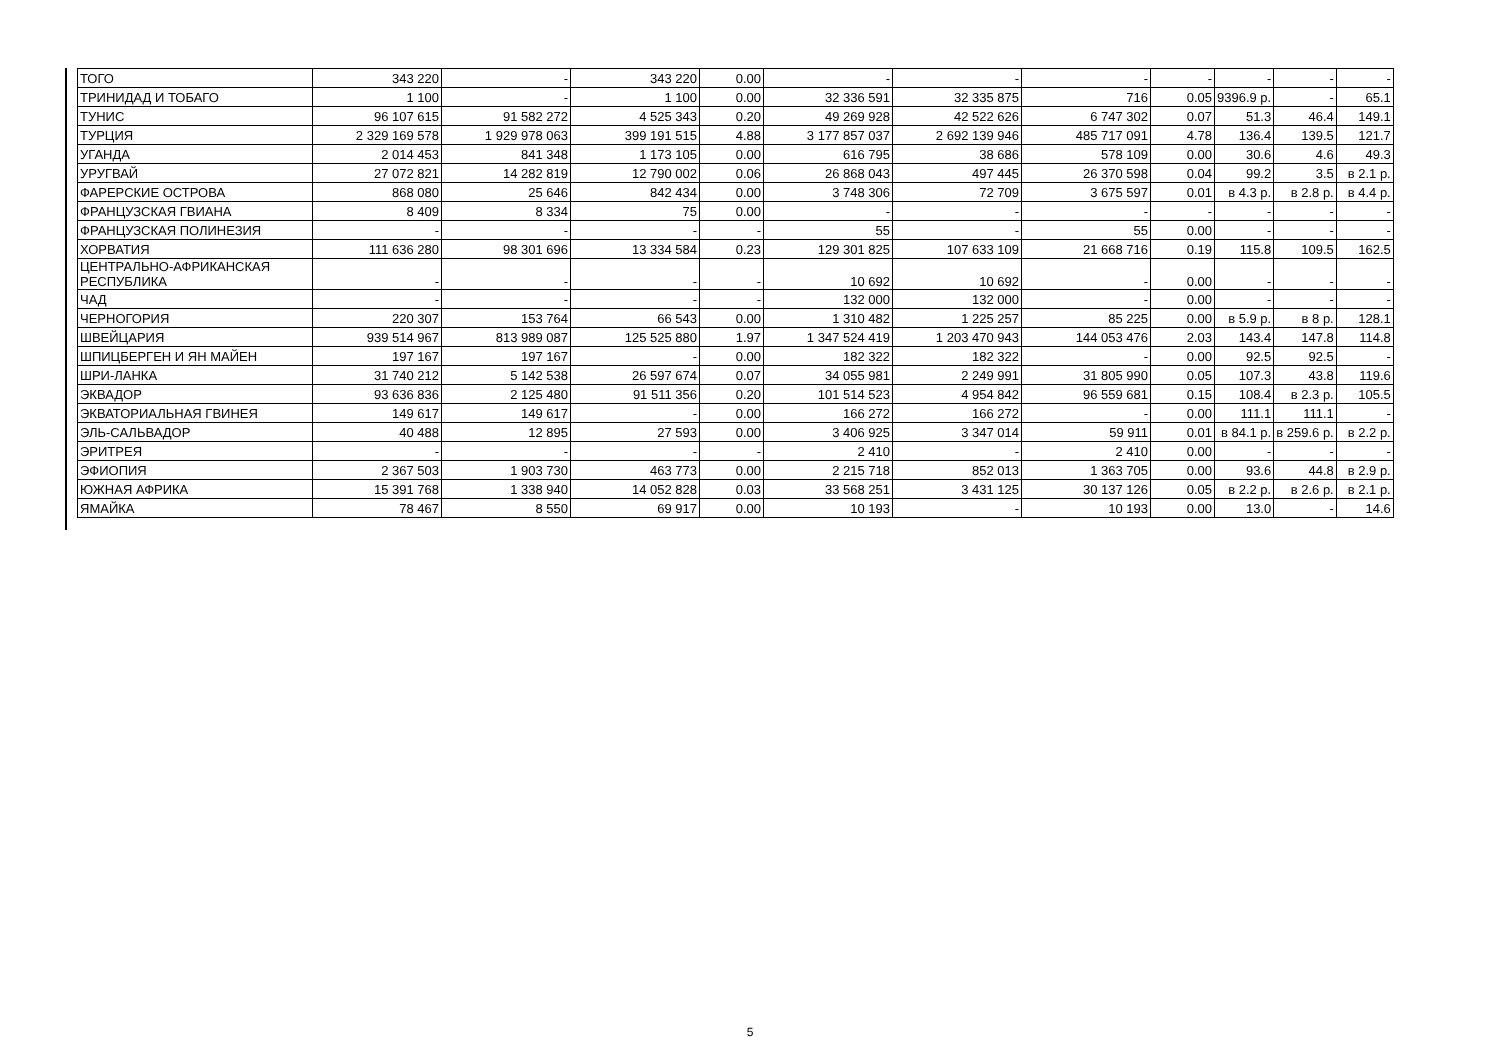| ТОГО | 343 220 | - | 343 220 | 0.00 | - | - | - | - | - | - | - |
| ТРИНИДАД И ТОБАГО | 1 100 | - | 1 100 | 0.00 | 32 336 591 | 32 335 875 | 716 | 0.05 | 9396.9 р. | - | 65.1 |
| ТУНИС | 96 107 615 | 91 582 272 | 4 525 343 | 0.20 | 49 269 928 | 42 522 626 | 6 747 302 | 0.07 | 51.3 | 46.4 | 149.1 |
| ТУРЦИЯ | 2 329 169 578 | 1 929 978 063 | 399 191 515 | 4.88 | 3 177 857 037 | 2 692 139 946 | 485 717 091 | 4.78 | 136.4 | 139.5 | 121.7 |
| УГАНДА | 2 014 453 | 841 348 | 1 173 105 | 0.00 | 616 795 | 38 686 | 578 109 | 0.00 | 30.6 | 4.6 | 49.3 |
| УРУГВАЙ | 27 072 821 | 14 282 819 | 12 790 002 | 0.06 | 26 868 043 | 497 445 | 26 370 598 | 0.04 | 99.2 | 3.5 | в 2.1 р. |
| ФАРЕРСКИЕ ОСТРОВА | 868 080 | 25 646 | 842 434 | 0.00 | 3 748 306 | 72 709 | 3 675 597 | 0.01 | в 4.3 р. | в 2.8 р. | в 4.4 р. |
| ФРАНЦУЗСКАЯ ГВИАНА | 8 409 | 8 334 | 75 | 0.00 | - | - | - | - | - | - | - |
| ФРАНЦУЗСКАЯ ПОЛИНЕЗИЯ | - | - | - | - | 55 | - | 55 | 0.00 | - | - | - |
| ХОРВАТИЯ | 111 636 280 | 98 301 696 | 13 334 584 | 0.23 | 129 301 825 | 107 633 109 | 21 668 716 | 0.19 | 115.8 | 109.5 | 162.5 |
| ЦЕНТРАЛЬНО-АФРИКАНСКАЯ РЕСПУБЛИКА | - | - | - | - | 10 692 | 10 692 | - | 0.00 | - | - | - |
| ЧАД | - | - | - | - | 132 000 | 132 000 | - | 0.00 | - | - | - |
| ЧЕРНОГОРИЯ | 220 307 | 153 764 | 66 543 | 0.00 | 1 310 482 | 1 225 257 | 85 225 | 0.00 | в 5.9 р. | в 8 р. | 128.1 |
| ШВЕЙЦАРИЯ | 939 514 967 | 813 989 087 | 125 525 880 | 1.97 | 1 347 524 419 | 1 203 470 943 | 144 053 476 | 2.03 | 143.4 | 147.8 | 114.8 |
| ШПИЦБЕРГЕН И ЯН МАЙЕН | 197 167 | 197 167 | - | 0.00 | 182 322 | 182 322 | - | 0.00 | 92.5 | 92.5 | - |
| ШРИ-ЛАНКА | 31 740 212 | 5 142 538 | 26 597 674 | 0.07 | 34 055 981 | 2 249 991 | 31 805 990 | 0.05 | 107.3 | 43.8 | 119.6 |
| ЭКВАДОР | 93 636 836 | 2 125 480 | 91 511 356 | 0.20 | 101 514 523 | 4 954 842 | 96 559 681 | 0.15 | 108.4 | в 2.3 р. | 105.5 |
| ЭКВАТОРИАЛЬНАЯ ГВИНЕЯ | 149 617 | 149 617 | - | 0.00 | 166 272 | 166 272 | - | 0.00 | 111.1 | 111.1 | - |
| ЭЛЬ-САЛЬВАДОР | 40 488 | 12 895 | 27 593 | 0.00 | 3 406 925 | 3 347 014 | 59 911 | 0.01 | в 84.1 р. | в 259.6 р. | в 2.2 р. |
| ЭРИТРЕЯ | - | - | - | - | 2 410 | - | 2 410 | 0.00 | - | - | - |
| ЭФИОПИЯ | 2 367 503 | 1 903 730 | 463 773 | 0.00 | 2 215 718 | 852 013 | 1 363 705 | 0.00 | 93.6 | 44.8 | в 2.9 р. |
| ЮЖНАЯ АФРИКА | 15 391 768 | 1 338 940 | 14 052 828 | 0.03 | 33 568 251 | 3 431 125 | 30 137 126 | 0.05 | в 2.2 р. | в 2.6 р. | в 2.1 р. |
| ЯМАЙКА | 78 467 | 8 550 | 69 917 | 0.00 | 10 193 | - | 10 193 | 0.00 | 13.0 | - | 14.6 |
5